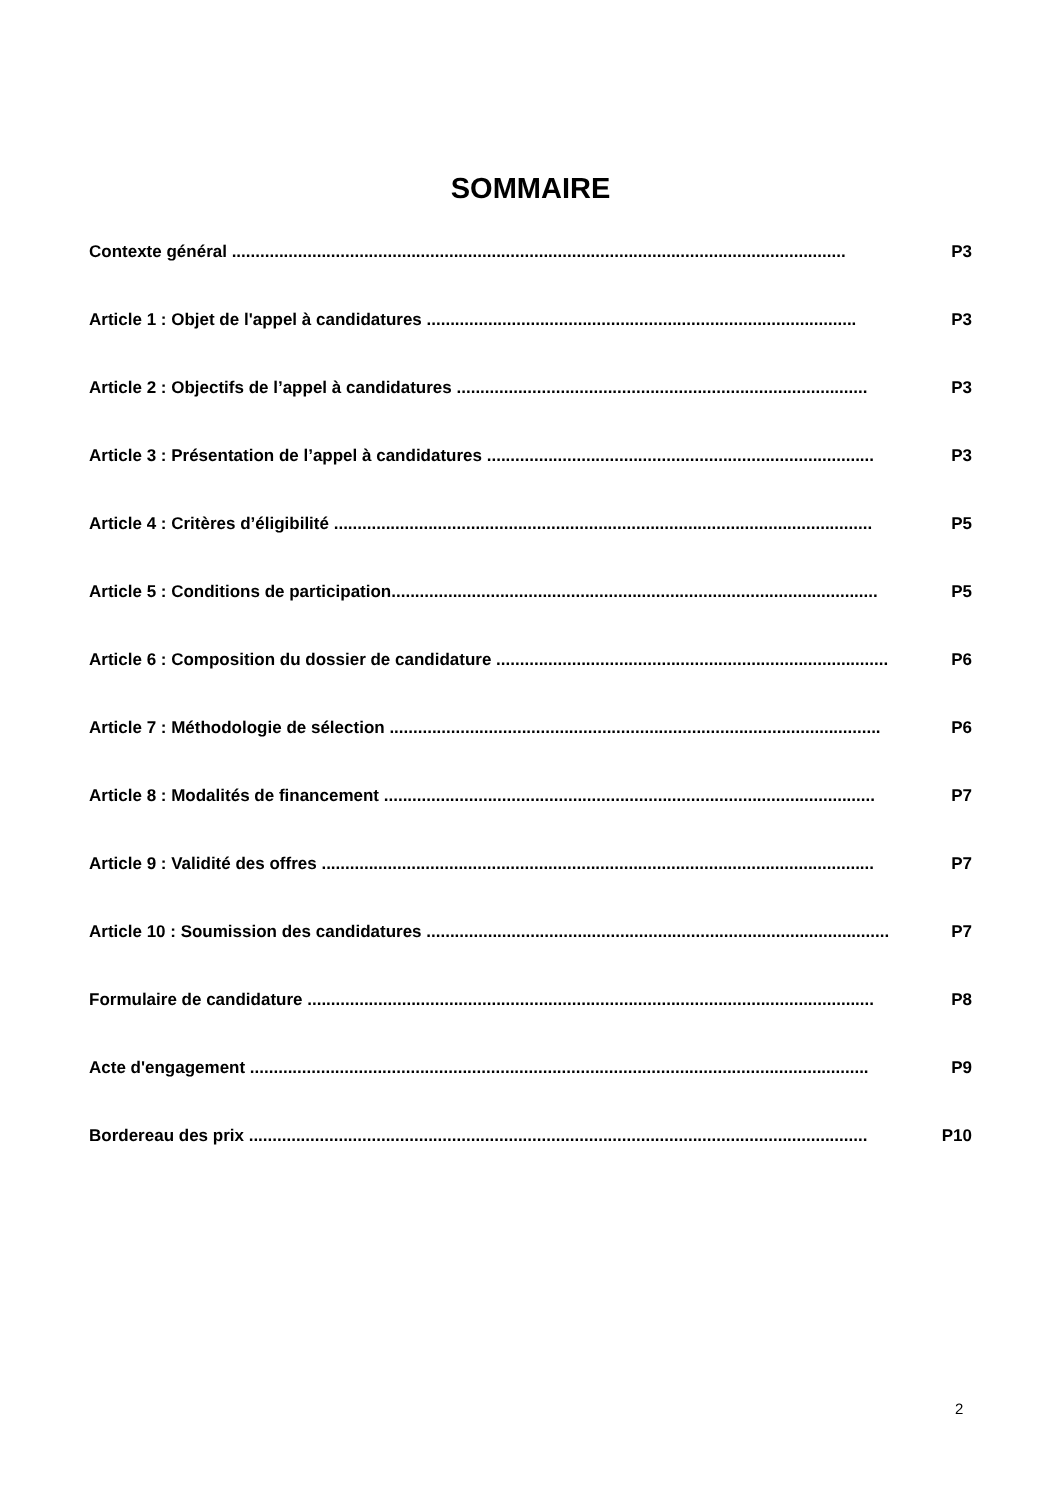SOMMAIRE
Contexte général .................................................................................................................................. P3
Article 1 : Objet de l'appel à candidatures ........................................................................................... P3
Article 2 : Objectifs de l’appel à candidatures ....................................................................................... P3
Article 3 : Présentation de l’appel à candidatures .................................................................................. P3
Article 4 : Critères d’éligibilité .................................................................................................................. P5
Article 5 : Conditions de participation....................................................................................................... P5
Article 6 : Composition du dossier de candidature ................................................................................... P6
Article 7 : Méthodologie de sélection ........................................................................................................ P6
Article 8 : Modalités de financement ........................................................................................................ P7
Article 9 : Validité des offres ..................................................................................................................... P7
Article 10 : Soumission des candidatures .................................................................................................. P7
Formulaire de candidature ........................................................................................................................ P8
Acte d'engagement ................................................................................................................................... P9
Bordereau des prix ................................................................................................................................... P10
2